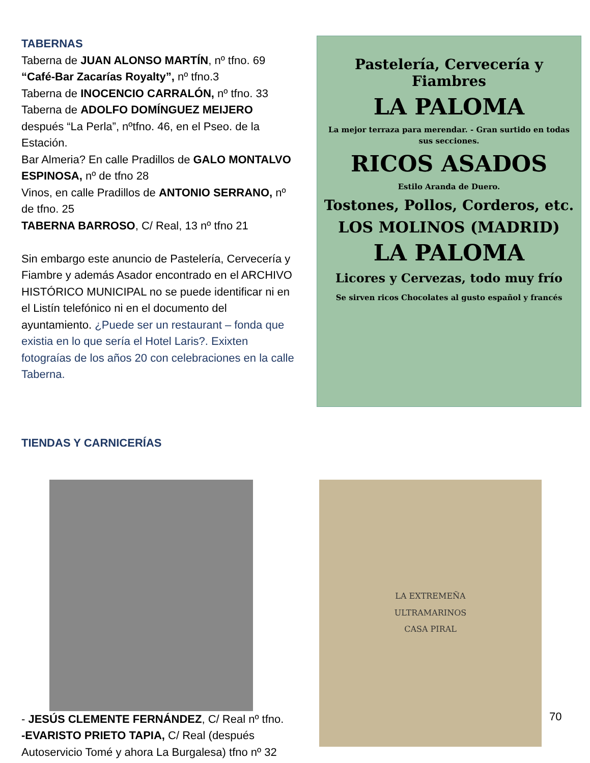TABERNAS
Taberna de JUAN ALONSO MARTÍN, nº tfno. 69
“Café-Bar Zacarías Royalty”, nº tfno.3
Taberna de INOCENCIO CARRALÓN, nº tfno. 33
Taberna de ADOLFO DOMÍNGUEZ MEIJERO después “La Perla”, nºtfno. 46, en el Pseo. de la Estación.
Bar Almeria? En calle Pradillos de GALO MONTALVO ESPINOSA, nº de tfno 28
Vinos, en calle Pradillos de ANTONIO SERRANO, nº de tfno. 25
TABERNA BARROSO, C/ Real, 13 nº tfno 21
Sin embargo este anuncio de Pastelería, Cervecería y Fiambre y además Asador encontrado en el ARCHIVO HISTÓRICO MUNICIPAL no se puede identificar ni en el Listín telefónico ni en el documento del ayuntamiento. ¿Puede ser un restaurant – fonda que existia en lo que sería el Hotel Laris?. Exixten fotograías de los años 20 con celebraciones en la calle Taberna.
Pastelería, Cervecería y Fiambres
LA PALOMA
La mejor terraza para merendar. - Gran surtido en todas sus secciones.
RICOS ASADOS
Estilo Aranda de Duero.
Tostones, Pollos, Corderos, etc.
LOS MOLINOS (MADRID)
LA PALOMA
Licores y Cervezas, todo muy frío
Se sirven ricos Chocolates al gusto español y francés
TIENDAS Y CARNICERÍAS
- JESÚS CLEMENTE FERNÁNDEZ, C/ Real nº tfno.
-EVARISTO PRIETO TAPIA, C/ Real (después Autoservicio Tomé y ahora La Burgalesa) tfno nº 32
LA EXTREMEÑA
ULTRAMARINOS
CASA PIRAL
70